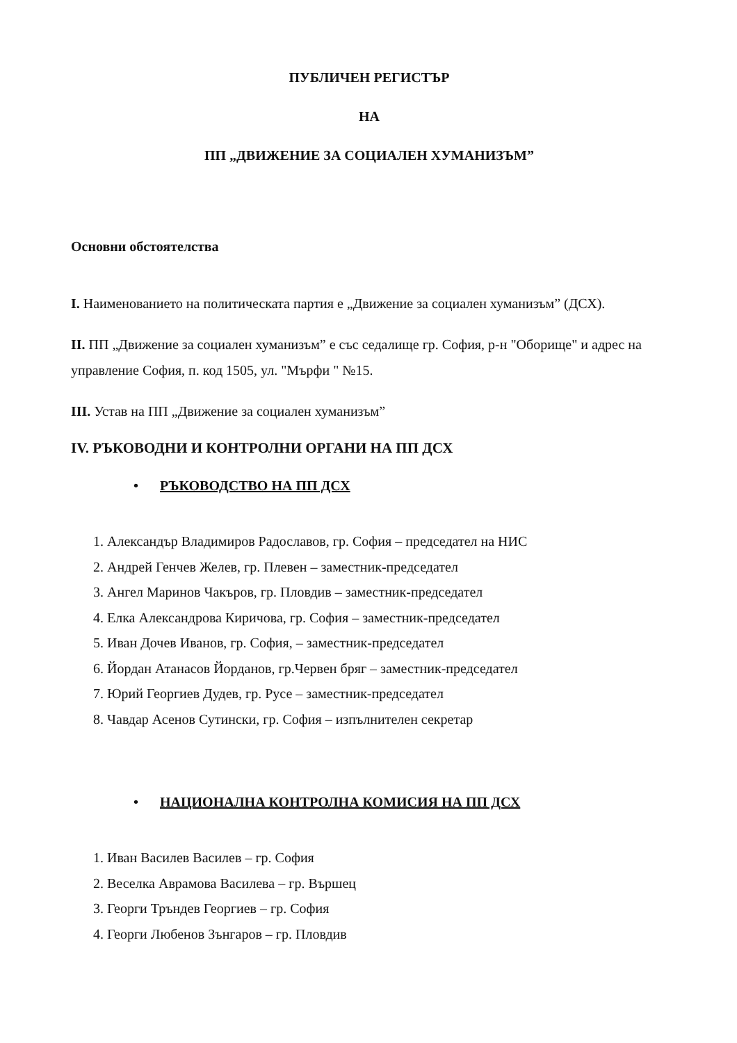ПУБЛИЧЕН РЕГИСТЪР
НА
ПП „ДВИЖЕНИЕ ЗА СОЦИАЛЕН ХУМАНИЗЪМ”
Основни обстоятелства
I. Наименованието на политическата партия е „Движение за социален хуманизъм” (ДСХ).
II. ПП „Движение за социален хуманизъм” е със седалище гр. София, р-н "Оборище" и адрес на управление София, п. код 1505, ул. "Мърфи " №15.
III. Устав на ПП „Движение за социален хуманизъм”
IV. РЪКОВОДНИ И КОНТРОЛНИ ОРГАНИ НА ПП ДСХ
• РЪКОВОДСТВО НА ПП ДСХ
1. Александър Владимиров Радославов, гр. София – председател на НИС
2. Андрей Генчев Желев, гр. Плевен – заместник-председател
3. Ангел Маринов Чакъров, гр. Пловдив – заместник-председател
4. Елка Александрова Киричова, гр. София – заместник-председател
5. Иван Дочев Иванов, гр. София, – заместник-председател
6. Йордан Атанасов Йорданов, гр.Червен бряг – заместник-председател
7. Юрий Георгиев Дудев, гр. Русе – заместник-председател
8. Чавдар Асенов Сутински, гр. София – изпълнителен секретар
• НАЦИОНАЛНА КОНТРОЛНА КОМИСИЯ НА ПП ДСХ
1. Иван Василев Василев – гр. София
2. Веселка Аврамова Василева – гр. Вършец
3. Георги Тръндев Георгиев – гр. София
4. Георги Любенов Зънгаров – гр. Пловдив